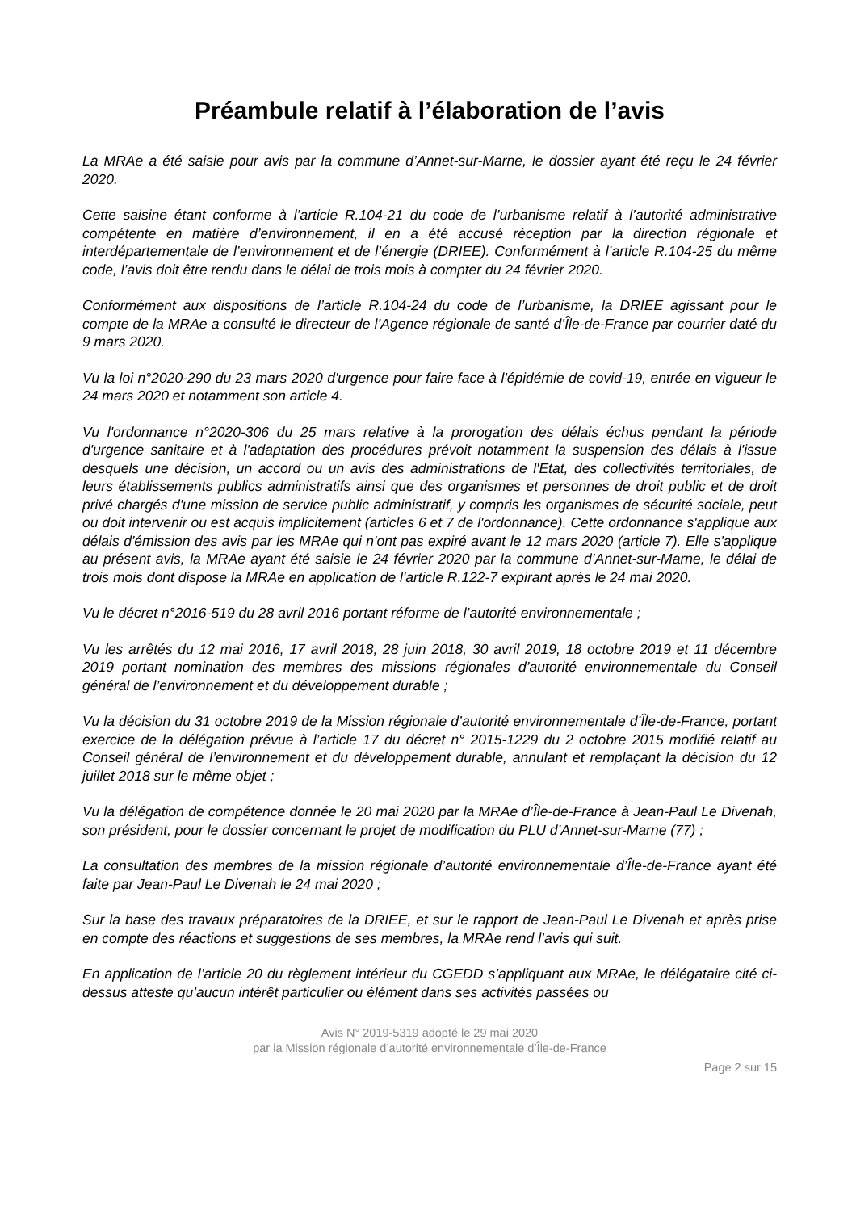Préambule relatif à l’élaboration de l’avis
La MRAe a été saisie pour avis par la commune d’Annet-sur-Marne, le dossier ayant été reçu le 24 février 2020.
Cette saisine étant conforme à l’article R.104-21 du code de l’urbanisme relatif à l’autorité administrative compétente en matière d’environnement, il en a été accusé réception par la direction régionale et interdépartementale de l’environnement et de l’énergie (DRIEE). Conformément à l’article R.104-25 du même code, l’avis doit être rendu dans le délai de trois mois à compter du 24 février 2020.
Conformément aux dispositions de l’article R.104-24 du code de l’urbanisme, la DRIEE agissant pour le compte de la MRAe a consulté le directeur de l’Agence régionale de santé d’Île-de-France par courrier daté du 9 mars 2020.
Vu la loi n°2020-290 du 23 mars 2020 d'urgence pour faire face à l'épidémie de covid-19, entrée en vigueur le 24 mars 2020 et notamment son article 4.
Vu l'ordonnance n°2020-306 du 25 mars relative à la prorogation des délais échus pendant la période d'urgence sanitaire et à l'adaptation des procédures prévoit notamment la suspension des délais à l'issue desquels une décision, un accord ou un avis des administrations de l'Etat, des collectivités territoriales, de leurs établissements publics administratifs ainsi que des organismes et personnes de droit public et de droit privé chargés d'une mission de service public administratif, y compris les organismes de sécurité sociale, peut ou doit intervenir ou est acquis implicitement (articles 6 et 7 de l'ordonnance). Cette ordonnance s'applique aux délais d'émission des avis par les MRAe qui n'ont pas expiré avant le 12 mars 2020 (article 7). Elle s'applique au présent avis, la MRAe ayant été saisie le 24 février 2020 par la commune d’Annet-sur-Marne, le délai de trois mois dont dispose la MRAe en application de l'article R.122-7 expirant après le 24 mai 2020.
Vu le décret n°2016-519 du 28 avril 2016 portant réforme de l’autorité environnementale ;
Vu les arrêtés du 12 mai 2016, 17 avril 2018, 28 juin 2018, 30 avril 2019, 18 octobre 2019 et 11 décembre 2019 portant nomination des membres des missions régionales d’autorité environnementale du Conseil général de l’environnement et du développement durable ;
Vu la décision du 31 octobre 2019 de la Mission régionale d’autorité environnementale d’Île-de-France, portant exercice de la délégation prévue à l’article 17 du décret n° 2015-1229 du 2 octobre 2015 modifié relatif au Conseil général de l’environnement et du développement durable, annulant et remplaçant la décision du 12 juillet 2018 sur le même objet ;
Vu la délégation de compétence donnée le 20 mai 2020 par la MRAe d’Île-de-France à Jean-Paul Le Divenah, son président, pour le dossier concernant le projet de modification du PLU d’Annet-sur-Marne (77) ;
La consultation des membres de la mission régionale d’autorité environnementale d’Île-de-France ayant été faite par Jean-Paul Le Divenah le 24 mai 2020 ;
Sur la base des travaux préparatoires de la DRIEE, et sur le rapport de Jean-Paul Le Divenah et après prise en compte des réactions et suggestions de ses membres, la MRAe rend l’avis qui suit.
En application de l’article 20 du règlement intérieur du CGEDD s’appliquant aux MRAe, le délégataire cité ci-dessus atteste qu’aucun intérêt particulier ou élément dans ses activités passées ou
Avis N° 2019-5319 adopté le 29 mai 2020
par la Mission régionale d’autorité environnementale d’Île-de-France
Page 2 sur 15